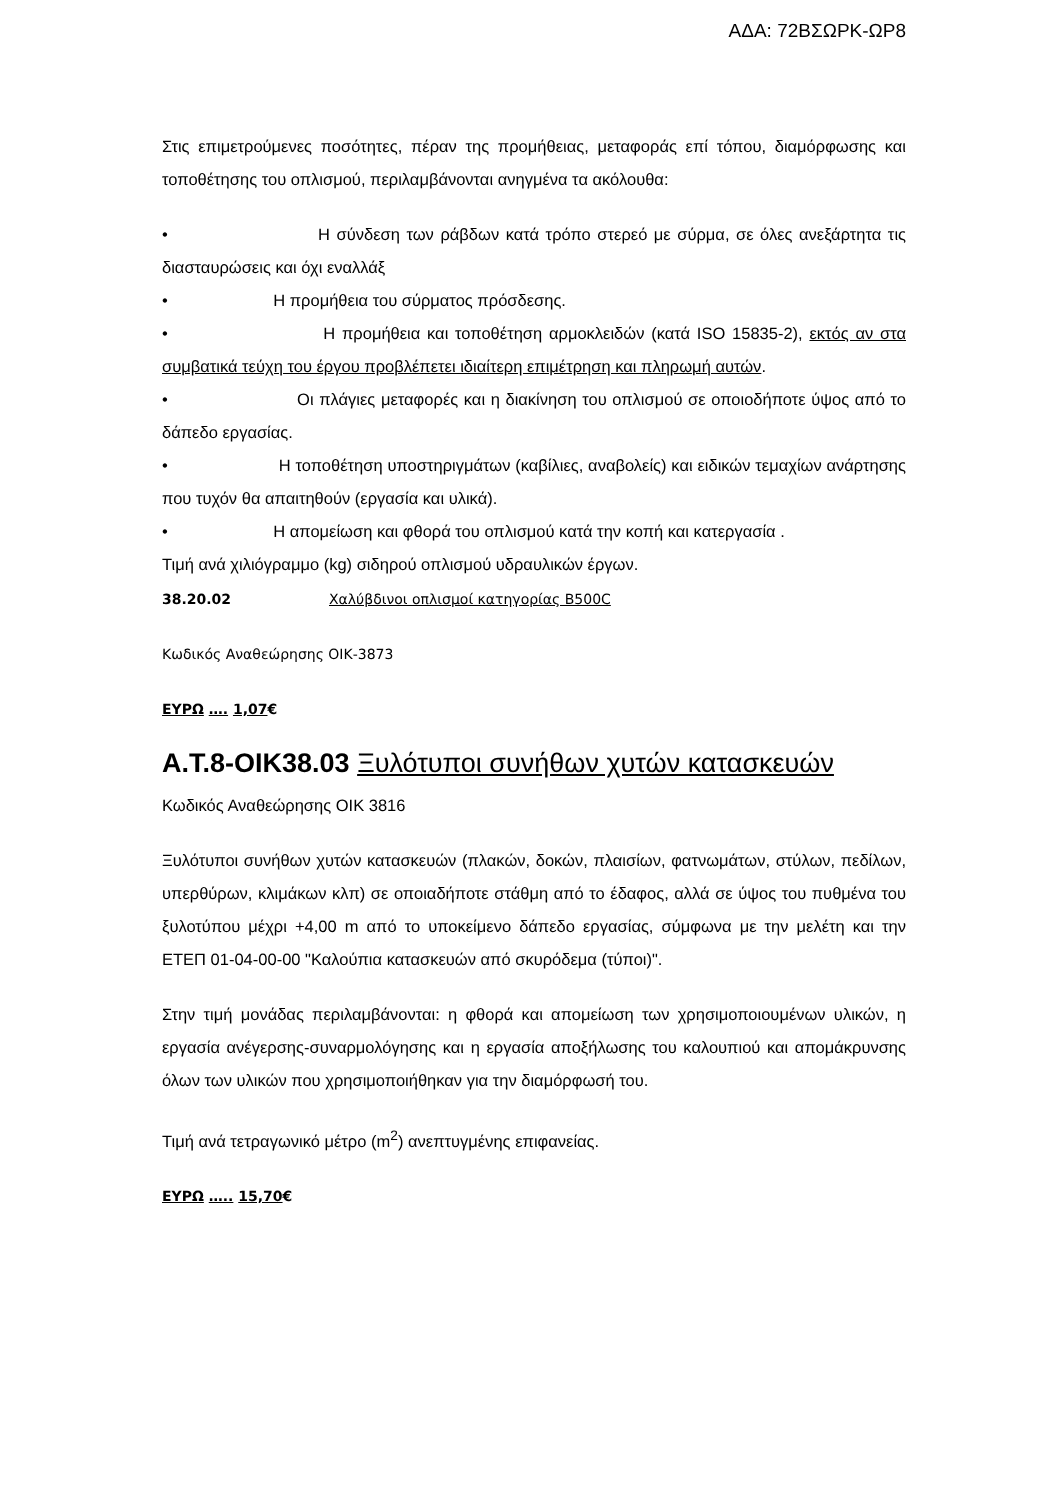ΑΔΑ: 72ΒΣΩΡΚ-ΩΡ8
Στις επιμετρούμενες ποσότητες, πέραν της προμήθειας, μεταφοράς επί τόπου, διαμόρφωσης και τοποθέτησης του οπλισμού, περιλαμβάνονται ανηγμένα τα ακόλουθα:
• Η σύνδεση των ράβδων κατά τρόπο στερεό με σύρμα, σε όλες ανεξάρτητα τις διασταυρώσεις και όχι εναλλάξ
• Η προμήθεια του σύρματος πρόσδεσης.
• Η προμήθεια και τοποθέτηση αρμοκλειδών (κατά ISO 15835-2), εκτός αν στα συμβατικά τεύχη του έργου προβλέπετει ιδιαίτερη επιμέτρηση και πληρωμή αυτών.
• Οι πλάγιες μεταφορές και η διακίνηση του οπλισμού σε οποιοδήποτε ύψος από το δάπεδο εργασίας.
• Η τοποθέτηση υποστηριγμάτων (καβίλιες, αναβολείς) και ειδικών τεμαχίων ανάρτησης που τυχόν θα απαιτηθούν (εργασία και υλικά).
• Η απομείωση και φθορά του οπλισμού κατά την κοπή και κατεργασία .
Τιμή ανά χιλιόγραμμο (kg) σιδηρού οπλισμού υδραυλικών έργων.
38.20.02 Χαλύβδινοι οπλισμοί κατηγορίας B500C
Κωδικός Αναθεώρησης ΟΙΚ-3873
ΕΥΡΩ …. 1,07€
Α.Τ.8-ΟΙΚ38.03 Ξυλότυποι συνήθων χυτών κατασκευών
Κωδικός Αναθεώρησης ΟΙΚ 3816
Ξυλότυποι συνήθων χυτών κατασκευών (πλακών, δοκών, πλαισίων, φατνωμάτων, στύλων, πεδίλων, υπερθύρων, κλιμάκων κλπ) σε οποιαδήποτε στάθμη από το έδαφος, αλλά σε ύψος του πυθμένα του ξυλοτύπου μέχρι +4,00 m από το υποκείμενο δάπεδο εργασίας, σύμφωνα με την μελέτη και την ΕΤΕΠ 01-04-00-00 "Καλούπια κατασκευών από σκυρόδεμα (τύποι)".
Στην τιμή μονάδας περιλαμβάνονται: η φθορά και απομείωση των χρησιμοποιουμένων υλικών, η εργασία ανέγερσης-συναρμολόγησης και η εργασία αποξήλωσης του καλουπιού και απομάκρυνσης όλων των υλικών που χρησιμοποιήθηκαν για την διαμόρφωσή του.
Τιμή ανά τετραγωνικό μέτρο (m<sup>2</sup>) ανεπτυγμένης επιφανείας.
ΕΥΡΩ ….. 15,70€